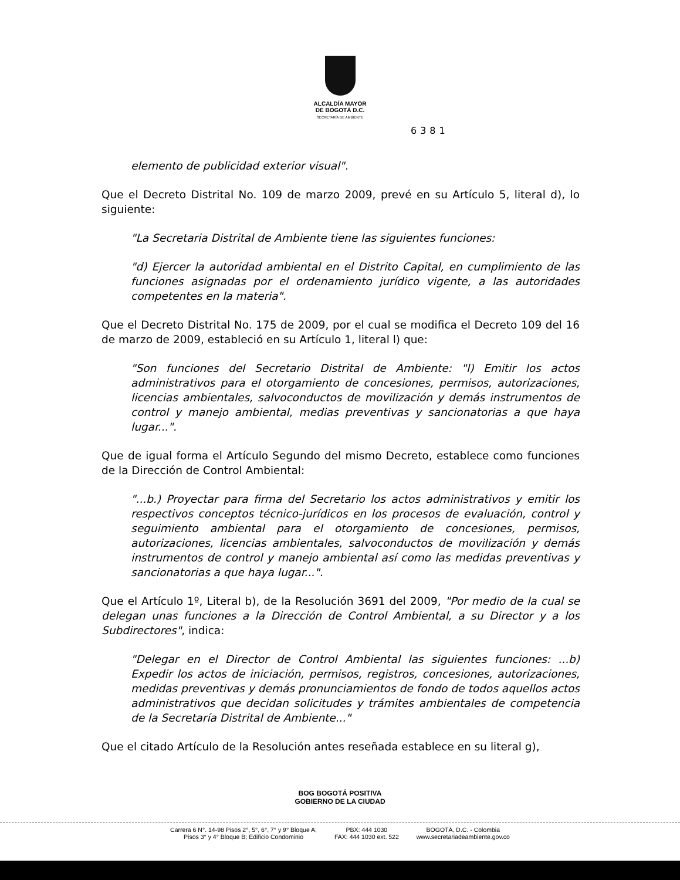ALCALDÍA MAYOR
DE BOGOTÁ D.C.
SECRETARÍA DE AMBIENTE
6381
elemento de publicidad exterior visual".
Que el Decreto Distrital No. 109 de marzo 2009, prevé en su Artículo 5, literal d), lo siguiente:
"La Secretaria Distrital de Ambiente tiene las siguientes funciones:
"d) Ejercer la autoridad ambiental en el Distrito Capital, en cumplimiento de las funciones asignadas por el ordenamiento jurídico vigente, a las autoridades competentes en la materia".
Que el Decreto Distrital No. 175 de 2009, por el cual se modifica el Decreto 109 del 16 de marzo de 2009, estableció en su Artículo 1, literal l) que:
"Son funciones del Secretario Distrital de Ambiente: "l) Emitir los actos administrativos para el otorgamiento de concesiones, permisos, autorizaciones, licencias ambientales, salvoconductos de movilización y demás instrumentos de control y manejo ambiental, medias preventivas y sancionatorias a que haya lugar...".
Que de igual forma el Artículo Segundo del mismo Decreto, establece como funciones de la Dirección de Control Ambiental:
"...b.) Proyectar para firma del Secretario los actos administrativos y emitir los respectivos conceptos técnico-jurídicos en los procesos de evaluación, control y seguimiento ambiental para el otorgamiento de concesiones, permisos, autorizaciones, licencias ambientales, salvoconductos de movilización y demás instrumentos de control y manejo ambiental así como las medidas preventivas y sancionatorias a que haya lugar...".
Que el Artículo 1º, Literal b), de la Resolución 3691 del 2009, "Por medio de la cual se delegan unas funciones a la Dirección de Control Ambiental, a su Director y a los Subdirectores", indica:
"Delegar en el Director de Control Ambiental las siguientes funciones: ...b) Expedir los actos de iniciación, permisos, registros, concesiones, autorizaciones, medidas preventivas y demás pronunciamientos de fondo de todos aquellos actos administrativos que decidan solicitudes y trámites ambientales de competencia de la Secretaría Distrital de Ambiente..."
Que el citado Artículo de la Resolución antes reseñada establece en su literal g),
BOG BOGOTÁ POSITIVA
GOBIERNO DE LA CIUDAD
Carrera 6 N°. 14-98 Pisos 2°, 5°, 6°, 7° y 9° Bloque A;
Pisos 3° y 4° Bloque B; Edificio Condominio
PBX: 444 1030
FAX: 444 1030 ext. 522
BOGOTÁ, D.C. - Colombia
www.secretariadeambiente.gov.co